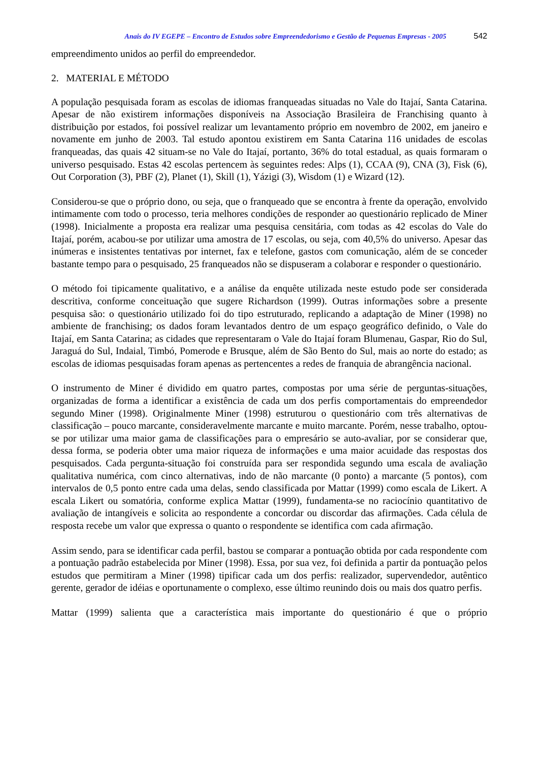Anais do IV EGEPE – Encontro de Estudos sobre Empreendedorismo e Gestão de Pequenas Empresas - 2005 542
empreendimento unidos ao perfil do empreendedor.
2. MATERIAL E MÉTODO
A população pesquisada foram as escolas de idiomas franqueadas situadas no Vale do Itajaí, Santa Catarina. Apesar de não existirem informações disponíveis na Associação Brasileira de Franchising quanto à distribuição por estados, foi possível realizar um levantamento próprio em novembro de 2002, em janeiro e novamente em junho de 2003. Tal estudo apontou existirem em Santa Catarina 116 unidades de escolas franqueadas, das quais 42 situam-se no Vale do Itajaí, portanto, 36% do total estadual, as quais formaram o universo pesquisado. Estas 42 escolas pertencem às seguintes redes: Alps (1), CCAA (9), CNA (3), Fisk (6), Out Corporation (3), PBF (2), Planet (1), Skill (1), Yázigi (3), Wisdom (1) e Wizard (12).
Considerou-se que o próprio dono, ou seja, que o franqueado que se encontra à frente da operação, envolvido intimamente com todo o processo, teria melhores condições de responder ao questionário replicado de Miner (1998). Inicialmente a proposta era realizar uma pesquisa censitária, com todas as 42 escolas do Vale do Itajaí, porém, acabou-se por utilizar uma amostra de 17 escolas, ou seja, com 40,5% do universo. Apesar das inúmeras e insistentes tentativas por internet, fax e telefone, gastos com comunicação, além de se conceder bastante tempo para o pesquisado, 25 franqueados não se dispuseram a colaborar e responder o questionário.
O método foi tipicamente qualitativo, e a análise da enquête utilizada neste estudo pode ser considerada descritiva, conforme conceituação que sugere Richardson (1999). Outras informações sobre a presente pesquisa são: o questionário utilizado foi do tipo estruturado, replicando a adaptação de Miner (1998) no ambiente de franchising; os dados foram levantados dentro de um espaço geográfico definido, o Vale do Itajaí, em Santa Catarina; as cidades que representaram o Vale do Itajaí foram Blumenau, Gaspar, Rio do Sul, Jaraguá do Sul, Indaial, Timbó, Pomerode e Brusque, além de São Bento do Sul, mais ao norte do estado; as escolas de idiomas pesquisadas foram apenas as pertencentes a redes de franquia de abrangência nacional.
O instrumento de Miner é dividido em quatro partes, compostas por uma série de perguntas-situações, organizadas de forma a identificar a existência de cada um dos perfis comportamentais do empreendedor segundo Miner (1998). Originalmente Miner (1998) estruturou o questionário com três alternativas de classificação – pouco marcante, consideravelmente marcante e muito marcante. Porém, nesse trabalho, optou-se por utilizar uma maior gama de classificações para o empresário se auto-avaliar, por se considerar que, dessa forma, se poderia obter uma maior riqueza de informações e uma maior acuidade das respostas dos pesquisados. Cada pergunta-situação foi construída para ser respondida segundo uma escala de avaliação qualitativa numérica, com cinco alternativas, indo de não marcante (0 ponto) a marcante (5 pontos), com intervalos de 0,5 ponto entre cada uma delas, sendo classificada por Mattar (1999) como escala de Likert. A escala Likert ou somatória, conforme explica Mattar (1999), fundamenta-se no raciocínio quantitativo de avaliação de intangíveis e solicita ao respondente a concordar ou discordar das afirmações. Cada célula de resposta recebe um valor que expressa o quanto o respondente se identifica com cada afirmação.
Assim sendo, para se identificar cada perfil, bastou se comparar a pontuação obtida por cada respondente com a pontuação padrão estabelecida por Miner (1998). Essa, por sua vez, foi definida a partir da pontuação pelos estudos que permitiram a Miner (1998) tipificar cada um dos perfis: realizador, supervendedor, autêntico gerente, gerador de idéias e oportunamente o complexo, esse último reunindo dois ou mais dos quatro perfis.
Mattar (1999) salienta que a característica mais importante do questionário é que o próprio